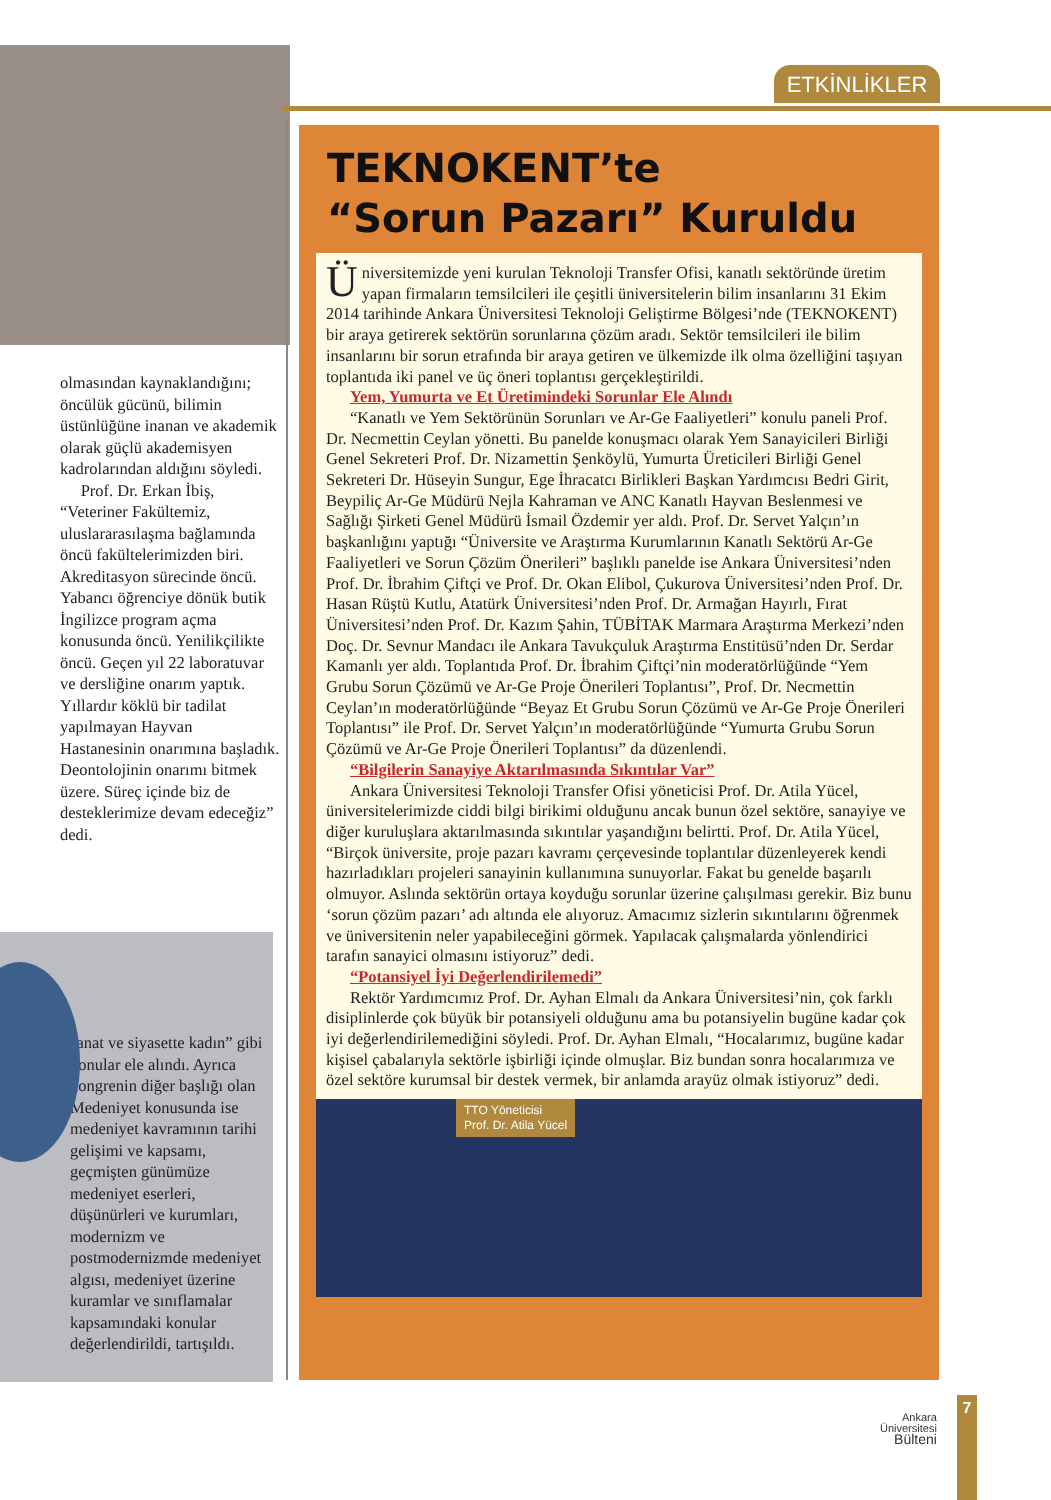olmasından kaynaklandığını; öncülük gücünü, bilimin üstünlüğüne inanan ve akademik olarak güçlü akademisyen kadrolarından aldığını söyledi.
Prof. Dr. Erkan İbiş, “Veteriner Fakültemiz, uluslararasılaşma bağlamında öncü fakültelerimizden biri. Akreditasyon sürecinde öncü. Yabancı öğrenciye dönük butik İngilizce program açma konusunda öncü. Yenilikçilikte öncü. Geçen yıl 22 laboratuvar ve dersliğine onarım yaptık. Yıllardır köklü bir tadilat yapılmayan Hayvan Hastanesinin onarımına başladık. Deontolojinin onarımı bitmek üzere. Süreç içinde biz de desteklerimize devam edeceğiz” dedi.
sanat ve siyasette kadın” gibi konular ele alındı. Ayrıca kongrenin diğer başlığı olan Medeniyet konusunda ise medeniyet kavramının tarihi gelişimi ve kapsamı, geçmişten günümüze medeniyet eserleri, düşünürleri ve kurumları, modernizm ve postmodernizmde medeniyet algısı, medeniyet üzerine kuramlar ve sınıflamalar kapsamındaki konular değerlendirildi, tartışıldı.
ETKİNLİKLER
TEKNOKENT’te
“Sorun Pazarı” Kuruldu
Üniversitemizde yeni kurulan Teknoloji Transfer Ofisi, kanatlı sektöründe üretim yapan firmaların temsilcileri ile çeşitli üniversitelerin bilim insanlarını 31 Ekim 2014 tarihinde Ankara Üniversitesi Teknoloji Geliştirme Bölgesi’nde (TEKNOKENT) bir araya getirerek sektörün sorunlarına çözüm aradı. Sektör temsilcileri ile bilim insanlarını bir sorun etrafında bir araya getiren ve ülkemizde ilk olma özelliğini taşıyan toplantıda iki panel ve üç öneri toplantısı gerçekleştirildi.
Yem, Yumurta ve Et Üretimindeki Sorunlar Ele Alındı
“Kanatlı ve Yem Sektörünün Sorunları ve Ar-Ge Faaliyetleri” konulu paneli Prof. Dr. Necmettin Ceylan yönetti. Bu panelde konuşmacı olarak Yem Sanayicileri Birliği Genel Sekreteri Prof. Dr. Nizamettin Şenköylü, Yumurta Üreticileri Birliği Genel Sekreteri Dr. Hüseyin Sungur, Ege İhracatcı Birlikleri Başkan Yardımcısı Bedri Girit, Beypiliç Ar-Ge Müdürü Nejla Kahraman ve ANC Kanatlı Hayvan Beslenmesi ve Sağlığı Şirketi Genel Müdürü İsmail Özdemir yer aldı. Prof. Dr. Servet Yalçın’ın başkanlığını yaptığı “Üniversite ve Araştırma Kurumlarının Kanatlı Sektörü Ar-Ge Faaliyetleri ve Sorun Çözüm Önerileri” başlıklı panelde ise Ankara Üniversitesi’nden Prof. Dr. İbrahim Çiftçi ve Prof. Dr. Okan Elibol, Çukurova Üniversitesi’nden Prof. Dr. Hasan Rüştü Kutlu, Atatürk Üniversitesi’nden Prof. Dr. Armağan Hayırlı, Fırat Üniversitesi’nden Prof. Dr. Kazım Şahin, TÜBİTAK Marmara Araştırma Merkezi’nden Doç. Dr. Sevnur Mandacı ile Ankara Tavukçuluk Araştırma Enstitüsü’nden Dr. Serdar Kamanlı yer aldı. Toplantıda Prof. Dr. İbrahim Çiftçi’nin moderatörlüğünde “Yem Grubu Sorun Çözümü ve Ar-Ge Proje Önerileri Toplantısı”, Prof. Dr. Necmettin Ceylan’ın moderatörlüğünde “Beyaz Et Grubu Sorun Çözümü ve Ar-Ge Proje Önerileri Toplantısı” ile Prof. Dr. Servet Yalçın’ın moderatörlüğünde “Yumurta Grubu Sorun Çözümü ve Ar-Ge Proje Önerileri Toplantısı” da düzenlendi.
“Bilgilerin Sanayiye Aktarılmasında Sıkıntılar Var”
Ankara Üniversitesi Teknoloji Transfer Ofisi yöneticisi Prof. Dr. Atila Yücel, üniversitelerimizde ciddi bilgi birikimi olduğunu ancak bunun özel sektöre, sanayiye ve diğer kuruluşlara aktarılmasında sıkıntılar yaşandığını belirtti. Prof. Dr. Atila Yücel, “Birçok üniversite, proje pazarı kavramı çerçevesinde toplantılar düzenleyerek kendi hazırladıkları projeleri sanayinin kullanımına sunuyorlar. Fakat bu genelde başarılı olmuyor. Aslında sektörün ortaya koyduğu sorunlar üzerine çalışılması gerekir. Biz bunu ‘sorun çözüm pazarı’ adı altında ele alıyoruz. Amacımız sizlerin sıkıntılarını öğrenmek ve üniversitenin neler yapabileceğini görmek. Yapılacak çalışmalarda yönlendirici tarafın sanayici olmasını istiyoruz” dedi.
“Potansiyel İyi Değerlendirilemedi”
Rektör Yardımcımız Prof. Dr. Ayhan Elmalı da Ankara Üniversitesi’nin, çok farklı disiplinlerde çok büyük bir potansiyeli olduğunu ama bu potansiyelin bugüne kadar çok iyi değerlendirilemediğini söyledi. Prof. Dr. Ayhan Elmalı, “Hocalarımız, bugüne kadar kişisel çabalarıyla sektörle işbirliği içinde olmuşlar. Biz bundan sonra hocalarımıza ve özel sektöre kurumsal bir destek vermek, bir anlamda arayüz olmak istiyoruz” dedi.
TTO Yöneticisi
Prof. Dr. Atila Yücel
Ankara
Üniversitesi
Bülteni
7